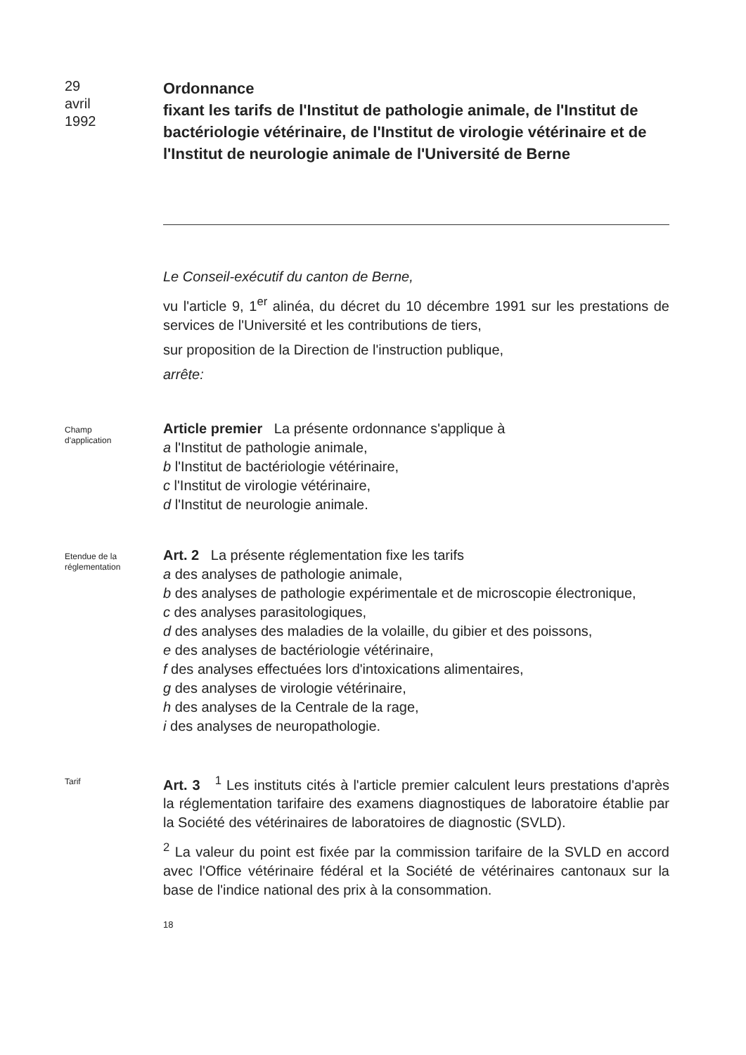29
avril
1992
Ordonnance
fixant les tarifs de l'Institut de pathologie animale, de l'Institut de bactériologie vétérinaire, de l'Institut de virologie vétérinaire et de l'Institut de neurologie animale de l'Université de Berne
Le Conseil-exécutif du canton de Berne,
vu l'article 9, 1<sup>er</sup> alinéa, du décret du 10 décembre 1991 sur les prestations de services de l'Université et les contributions de tiers,
sur proposition de la Direction de l'instruction publique,
arrête:
Champ
d'application
Article premier La présente ordonnance s'applique à
a l'Institut de pathologie animale,
b l'Institut de bactériologie vétérinaire,
c l'Institut de virologie vétérinaire,
d l'Institut de neurologie animale.
Etendue de la
réglementation
Art. 2 La présente réglementation fixe les tarifs
a des analyses de pathologie animale,
b des analyses de pathologie expérimentale et de microscopie électronique,
c des analyses parasitologiques,
d des analyses des maladies de la volaille, du gibier et des poissons,
e des analyses de bactériologie vétérinaire,
f des analyses effectuées lors d'intoxications alimentaires,
g des analyses de virologie vétérinaire,
h des analyses de la Centrale de la rage,
i des analyses de neuropathologie.
Tarif
Art. 3 <sup>1</sup> Les instituts cités à l'article premier calculent leurs prestations d'après la réglementation tarifaire des examens diagnostiques de laboratoire établie par la Société des vétérinaires de laboratoires de diagnostic (SVLD).
<sup>2</sup> La valeur du point est fixée par la commission tarifaire de la SVLD en accord avec l'Office vétérinaire fédéral et la Société de vétérinaires cantonaux sur la base de l'indice national des prix à la consommation.
18